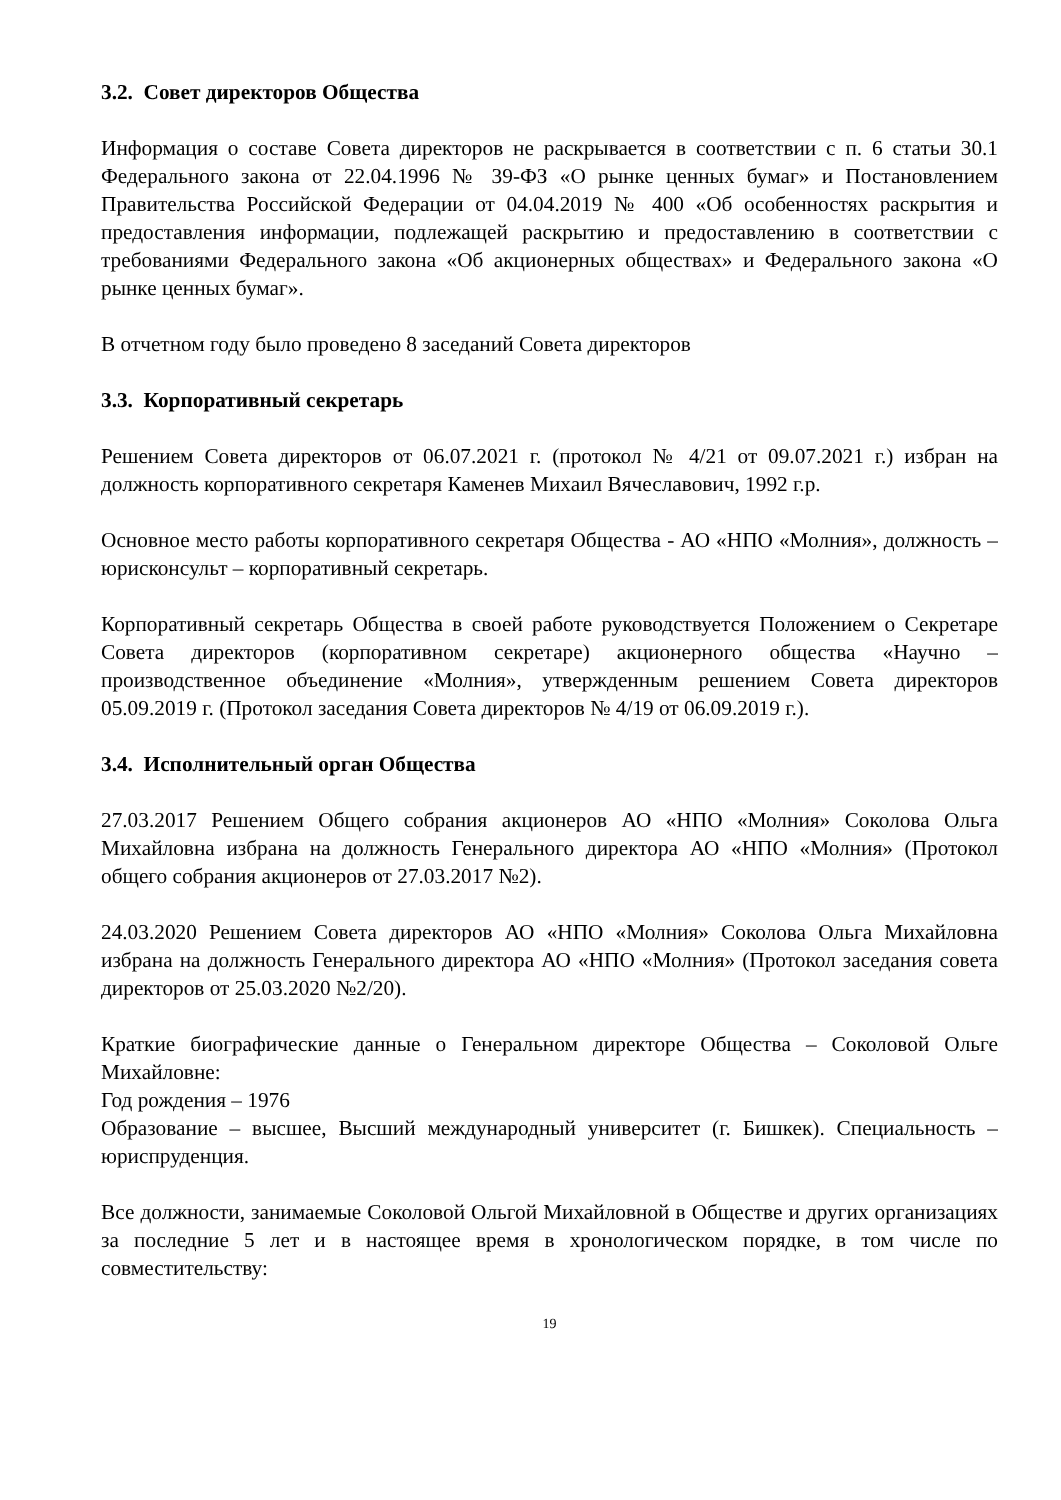3.2. Совет директоров Общества
Информация о составе Совета директоров не раскрывается в соответствии с п. 6 статьи 30.1 Федерального закона от 22.04.1996 № 39-ФЗ «О рынке ценных бумаг» и Постановлением Правительства Российской Федерации от 04.04.2019 № 400 «Об особенностях раскрытия и предоставления информации, подлежащей раскрытию и предоставлению в соответствии с требованиями Федерального закона «Об акционерных обществах» и Федерального закона «О рынке ценных бумаг».
В отчетном году было проведено 8 заседаний Совета директоров
3.3. Корпоративный секретарь
Решением Совета директоров от 06.07.2021 г. (протокол № 4/21 от 09.07.2021 г.) избран на должность корпоративного секретаря Каменев Михаил Вячеславович, 1992 г.р.
Основное место работы корпоративного секретаря Общества - АО «НПО «Молния», должность – юрисконсульт – корпоративный секретарь.
Корпоративный секретарь Общества в своей работе руководствуется Положением о Секретаре Совета директоров (корпоративном секретаре) акционерного общества «Научно – производственное объединение «Молния», утвержденным решением Совета директоров 05.09.2019 г. (Протокол заседания Совета директоров № 4/19 от 06.09.2019 г.).
3.4. Исполнительный орган Общества
27.03.2017 Решением Общего собрания акционеров АО «НПО «Молния» Соколова Ольга Михайловна избрана на должность Генерального директора АО «НПО «Молния» (Протокол общего собрания акционеров от 27.03.2017 №2).
24.03.2020 Решением Совета директоров АО «НПО «Молния» Соколова Ольга Михайловна избрана на должность Генерального директора АО «НПО «Молния» (Протокол заседания совета директоров от 25.03.2020 №2/20).
Краткие биографические данные о Генеральном директоре Общества – Соколовой Ольге Михайловне:
Год рождения – 1976
Образование – высшее, Высший международный университет (г. Бишкек). Специальность – юриспруденция.
Все должности, занимаемые Соколовой Ольгой Михайловной в Обществе и других организациях за последние 5 лет и в настоящее время в хронологическом порядке, в том числе по совместительству:
19